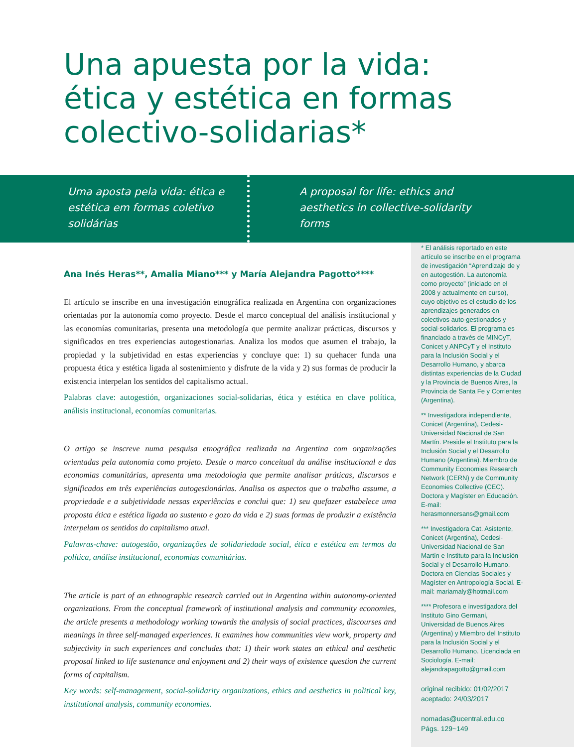Una apuesta por la vida: ética y estética en formas colectivo-solidarias*
Uma aposta pela vida: ética e estética em formas coletivo solidárias
A proposal for life: ethics and aesthetics in collective-solidarity forms
Ana Inés Heras**, Amalia Miano*** y María Alejandra Pagotto****
El artículo se inscribe en una investigación etnográfica realizada en Argentina con organizaciones orientadas por la autonomía como proyecto. Desde el marco conceptual del análisis institucional y las economías comunitarias, presenta una metodología que permite analizar prácticas, discursos y significados en tres experiencias autogestionarias. Analiza los modos que asumen el trabajo, la propiedad y la subjetividad en estas experiencias y concluye que: 1) su quehacer funda una propuesta ética y estética ligada al sostenimiento y disfrute de la vida y 2) sus formas de producir la existencia interpelan los sentidos del capitalismo actual.
Palabras clave: autogestión, organizaciones social-solidarias, ética y estética en clave política, análisis institucional, economías comunitarias.
O artigo se inscreve numa pesquisa etnográfica realizada na Argentina com organizações orientadas pela autonomia como projeto. Desde o marco conceitual da análise institucional e das economias comunitárias, apresenta uma metodologia que permite analisar práticas, discursos e significados em três experiências autogestionárias. Analisa os aspectos que o trabalho assume, a propriedade e a subjetividade nessas experiências e conclui que: 1) seu quefazer estabelece uma proposta ética e estética ligada ao sustento e gozo da vida e 2) suas formas de produzir a existência interpelam os sentidos do capitalismo atual.
Palavras-chave: autogestão, organizações de solidariedade social, ética e estética em termos da política, análise institucional, economias comunitárias.
The article is part of an ethnographic research carried out in Argentina within autonomy-oriented organizations. From the conceptual framework of institutional analysis and community economies, the article presents a methodology working towards the analysis of social practices, discourses and meanings in three self-managed experiences. It examines how communities view work, property and subjectivity in such experiences and concludes that: 1) their work states an ethical and aesthetic proposal linked to life sustenance and enjoyment and 2) their ways of existence question the current forms of capitalism.
Key words: self-management, social-solidarity organizations, ethics and aesthetics in political key, institutional analysis, community economies.
* El análisis reportado en este artículo se inscribe en el programa de investigación “Aprendizaje de y en autogestión. La autonomía como proyecto” (iniciado en el 2008 y actualmente en curso), cuyo objetivo es el estudio de los aprendizajes generados en colectivos auto-gestionados y social-solidarios. El programa es financiado a través de MINCyT, Conicet y ANPCyT y el Instituto para la Inclusión Social y el Desarrollo Humano, y abarca distintas experiencias de la Ciudad y la Provincia de Buenos Aires, la Provincia de Santa Fe y Corrientes (Argentina).
** Investigadora independiente, Conicet (Argentina), Cedesi-Universidad Nacional de San Martín. Preside el Instituto para la Inclusión Social y el Desarrollo Humano (Argentina). Miembro de Community Economies Research Network (CERN) y de Community Economies Collective (CEC). Doctora y Magíster en Educación. E-mail: herasmonnersans@gmail.com
*** Investigadora Cat. Asistente, Conicet (Argentina), Cedesi-Universidad Nacional de San Martín e Instituto para la Inclusión Social y el Desarrollo Humano. Doctora en Ciencias Sociales y Magíster en Antropología Social. E-mail: mariamaly@hotmail.com
**** Profesora e investigadora del Instituto Gino Germani, Universidad de Buenos Aires (Argentina) y Miembro del Instituto para la Inclusión Social y el Desarrollo Humano. Licenciada en Sociología. E-mail: alejandrapagotto@gmail.com
original recibido: 01/02/2017
aceptado: 24/03/2017
nomadas@ucentral.edu.co
Págs. 129~149